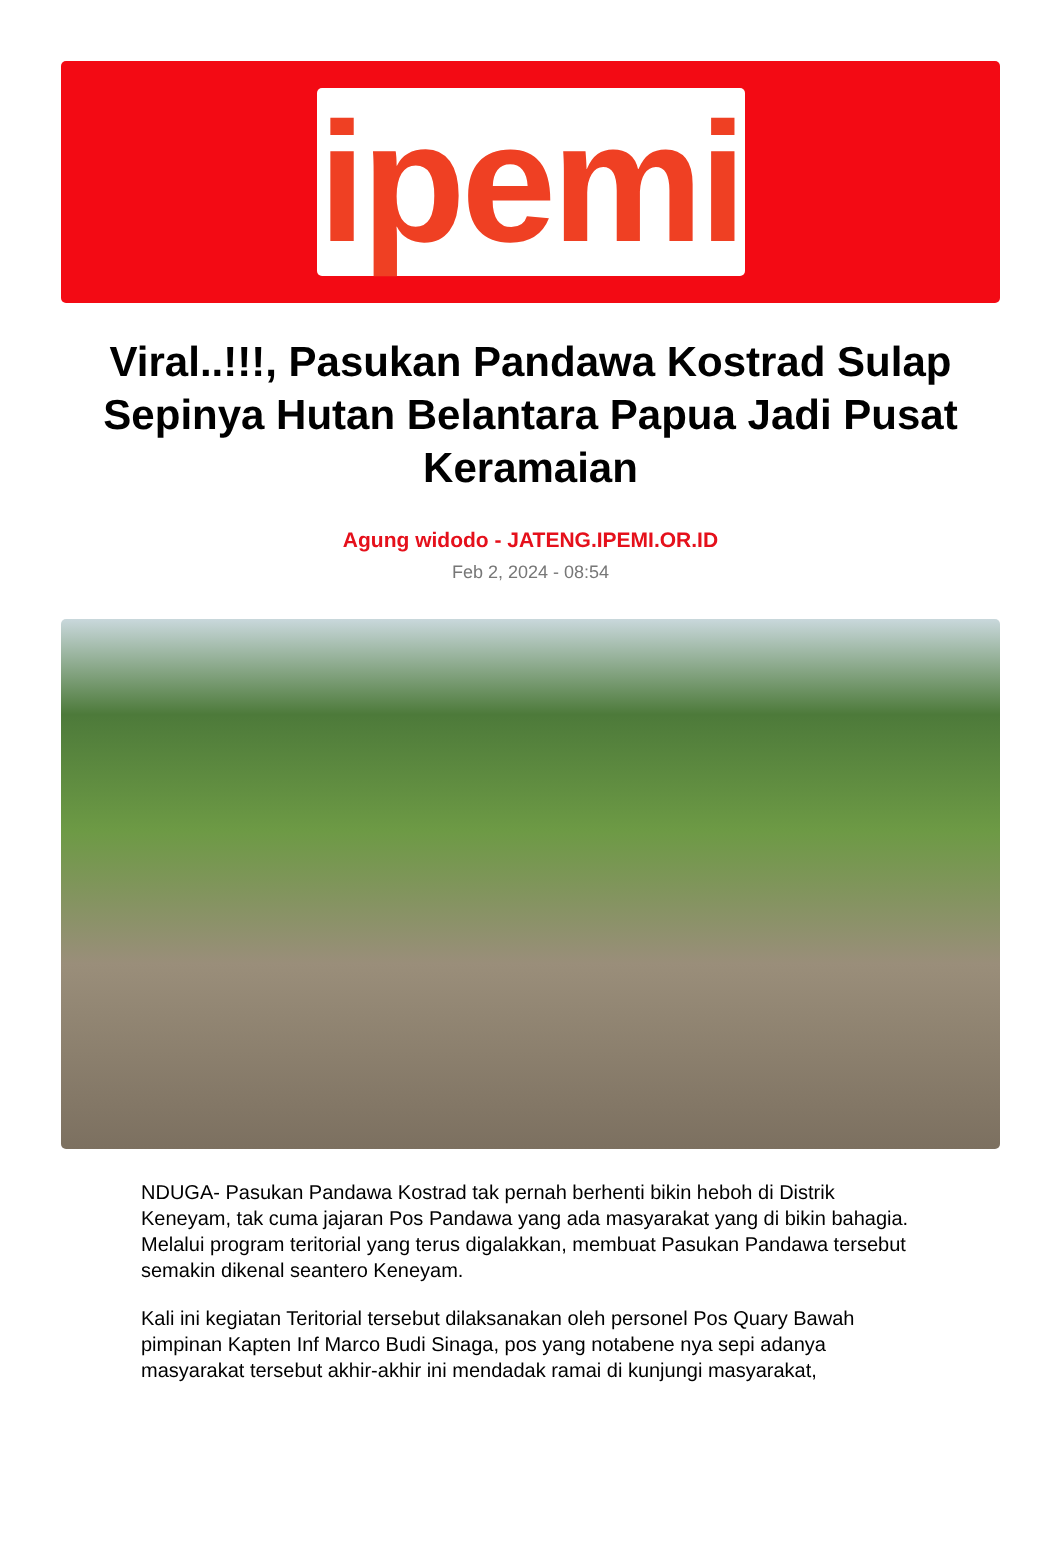ipemi
Viral..!!!, Pasukan Pandawa Kostrad Sulap Sepinya Hutan Belantara Papua Jadi Pusat Keramaian
Agung widodo - JATENG.IPEMI.OR.ID
Feb 2, 2024 - 08:54
NDUGA- Pasukan Pandawa Kostrad tak pernah berhenti bikin heboh di Distrik Keneyam, tak cuma jajaran Pos Pandawa yang ada masyarakat yang di bikin bahagia. Melalui program teritorial yang terus digalakkan, membuat Pasukan Pandawa tersebut semakin dikenal seantero Keneyam.
Kali ini kegiatan Teritorial tersebut dilaksanakan oleh personel Pos Quary Bawah pimpinan Kapten Inf Marco Budi Sinaga, pos yang notabene nya sepi adanya masyarakat tersebut akhir-akhir ini mendadak ramai di kunjungi masyarakat,